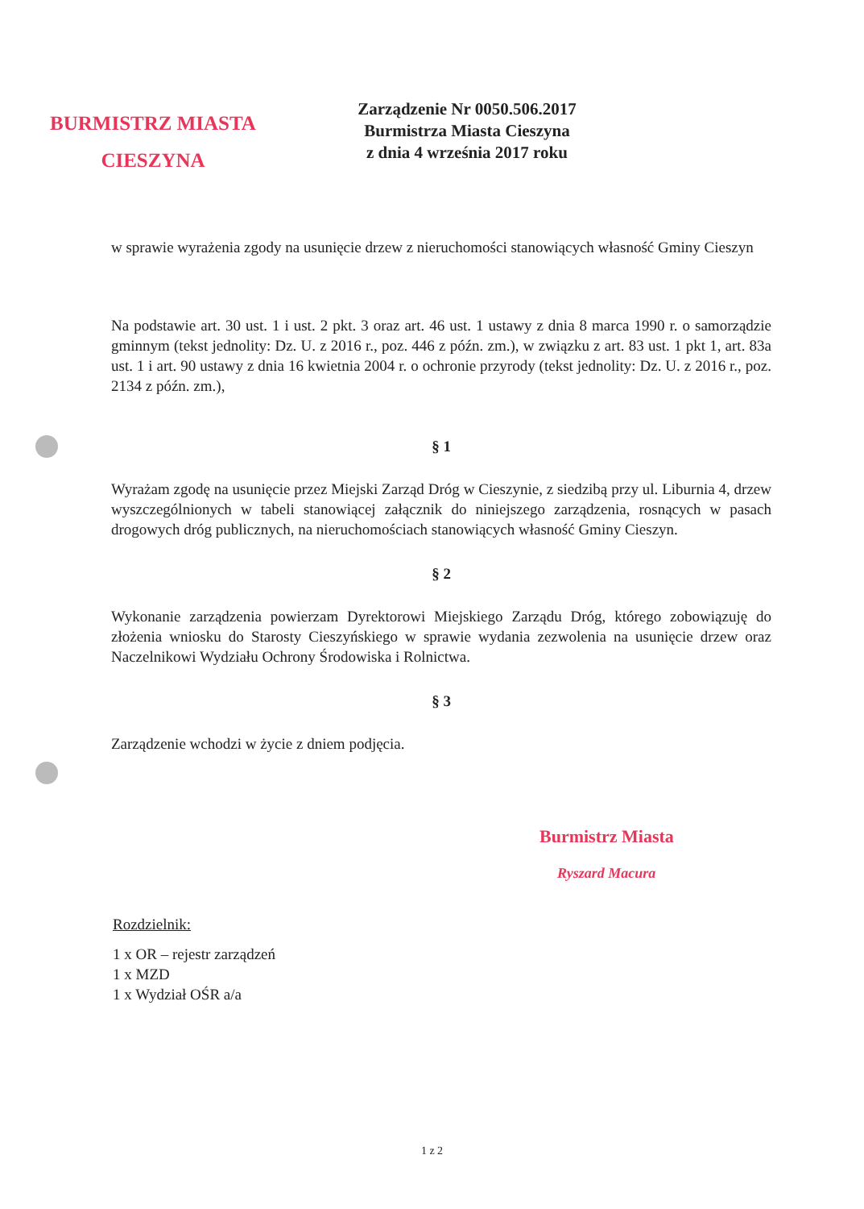BURMISTRZ MIASTA
CIESZYNA
Zarządzenie Nr 0050.506.2017
Burmistrza Miasta Cieszyna
z dnia 4 września 2017 roku
w sprawie wyrażenia zgody na usunięcie drzew z nieruchomości stanowiących własność Gminy Cieszyn
Na podstawie art. 30 ust. 1 i ust. 2 pkt. 3 oraz art. 46 ust. 1 ustawy z dnia 8 marca 1990 r. o samorządzie gminnym (tekst jednolity: Dz. U. z 2016 r., poz. 446 z późn. zm.), w związku z art. 83 ust. 1 pkt 1, art. 83a ust. 1 i art. 90 ustawy z dnia 16 kwietnia 2004 r. o ochronie przyrody (tekst jednolity: Dz. U. z 2016 r., poz. 2134 z późn. zm.),
§ 1
Wyrażam zgodę na usunięcie przez Miejski Zarząd Dróg w Cieszynie, z siedzibą przy ul. Liburnia 4, drzew wyszczególnionych w tabeli stanowiącej załącznik do niniejszego zarządzenia, rosnących w pasach drogowych dróg publicznych, na nieruchomościach stanowiących własność Gminy Cieszyn.
§ 2
Wykonanie zarządzenia powierzam Dyrektorowi Miejskiego Zarządu Dróg, którego zobowiązuję do złożenia wniosku do Starosty Cieszyńskiego w sprawie wydania zezwolenia na usunięcie drzew oraz Naczelnikowi Wydziału Ochrony Środowiska i Rolnictwa.
§ 3
Zarządzenie wchodzi w życie z dniem podjęcia.
Burmistrz Miasta
Ryszard Macura
Rozdzielnik:
1 x OR – rejestr zarządzeń
1 x MZD
1 x Wydział OŚR a/a
1 z 2